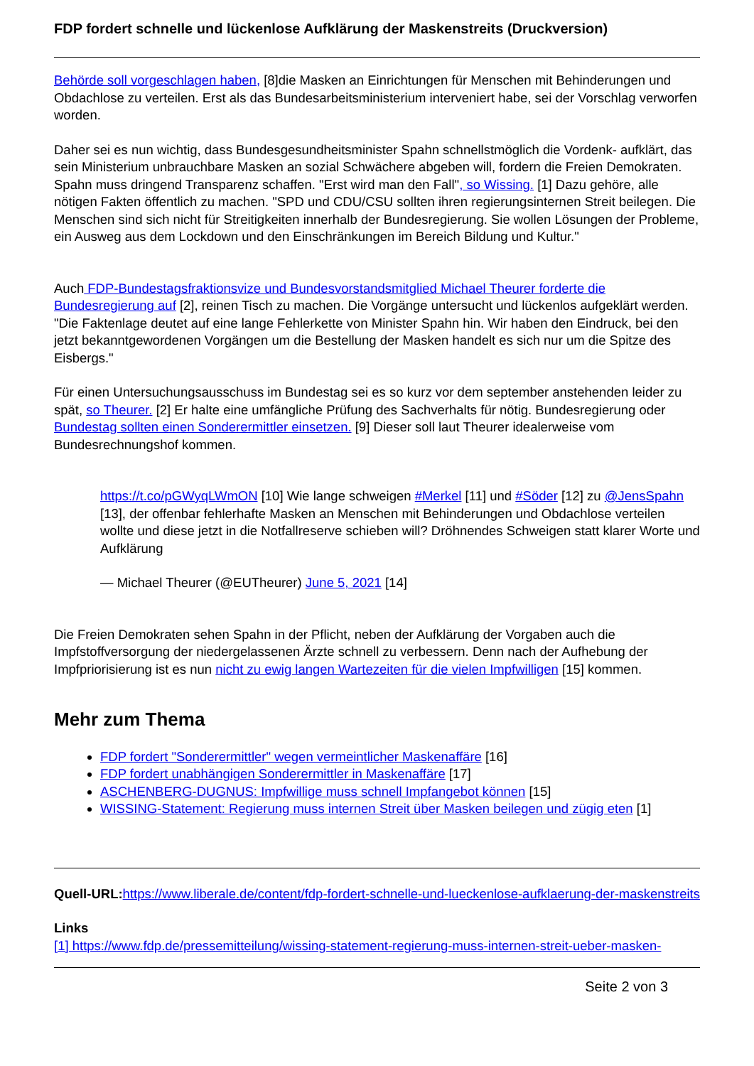FDP fordert schnelle und lückenlose Aufklärung der Maskenstreits (Druckversion)
Behörde soll vorgeschlagen haben, [8]die Masken an Einrichtungen für Menschen mit Behinderungen und Obdachlose zu verteilen. Erst als das Bundesarbeitsministerium interveniert habe, sei der Vorschlag verworfen worden.
Daher sei es nun wichtig, dass Bundesgesundheitsminister Spahn schnellstmöglich die Vordenk- aufklärt, das sein Ministerium unbrauchbare Masken an sozial Schwächere abgeben will, fordern die Freien Demokraten. Spahn muss dringend Transparenz schaffen. "Erst wird man den Fall", so Wissing. [1] Dazu gehöre, alle nötigen Fakten öffentlich zu machen. "SPD und CDU/CSU sollten ihren regierungsinternen Streit beilegen. Die Menschen sind sich nicht für Streitigkeiten innerhalb der Bundesregierung. Sie wollen Lösungen der Probleme, ein Ausweg aus dem Lockdown und den Einschränkungen im Bereich Bildung und Kultur."
Auch FDP-Bundestagsfraktionsvize und Bundesvorstandsmitglied Michael Theurer forderte die Bundesregierung auf [2], reinen Tisch zu machen. Die Vorgänge untersucht und lückenlos aufgeklärt werden. "Die Faktenlage deutet auf eine lange Fehlerkette von Minister Spahn hin. Wir haben den Eindruck, bei den jetzt bekanntgewordenen Vorgängen um die Bestellung der Masken handelt es sich nur um die Spitze des Eisbergs."
Für einen Untersuchungsausschuss im Bundestag sei es so kurz vor dem september anstehenden leider zu spät, so Theurer. [2] Er halte eine umfängliche Prüfung des Sachverhalts für nötig. Bundesregierung oder Bundestag sollten einen Sonderermittler einsetzen. [9] Dieser soll laut Theurer idealerweise vom Bundesrechnungshof kommen.
https://t.co/pGWyqLWmON [10] Wie lange schweigen #Merkel [11] und #Söder [12] zu @JensSpahn [13], der offenbar fehlerhafte Masken an Menschen mit Behinderungen und Obdachlose verteilen wollte und diese jetzt in die Notfallreserve schieben will? Dröhnendes Schweigen statt klarer Worte und Aufklärung
— Michael Theurer (@EUTheurer) June 5, 2021 [14]
Die Freien Demokraten sehen Spahn in der Pflicht, neben der Aufklärung der Vorgaben auch die Impfstoffversorgung der niedergelassenen Ärzte schnell zu verbessern. Denn nach der Aufhebung der Impfpriorisierung ist es nun nicht zu ewig langen Wartezeiten für die vielen Impfwilligen [15] kommen.
Mehr zum Thema
FDP fordert "Sonderermittler" wegen vermeintlicher Maskenaffäre [16]
FDP fordert unabhängigen Sonderermittler in Maskenaffäre [17]
ASCHENBERG-DUGNUS: Impfwillige muss schnell Impfangebot können [15]
WISSING-Statement: Regierung muss internen Streit über Masken beilegen und zügig eten [1]
Quell-URL: https://www.liberale.de/content/fdp-fordert-schnelle-und-lueckenlose-aufklaerung-der-maskenstreits
Links
[1] https://www.fdp.de/pressemitteilung/wissing-statement-regierung-muss-internen-streit-ueber-masken-
Seite 2 von 3